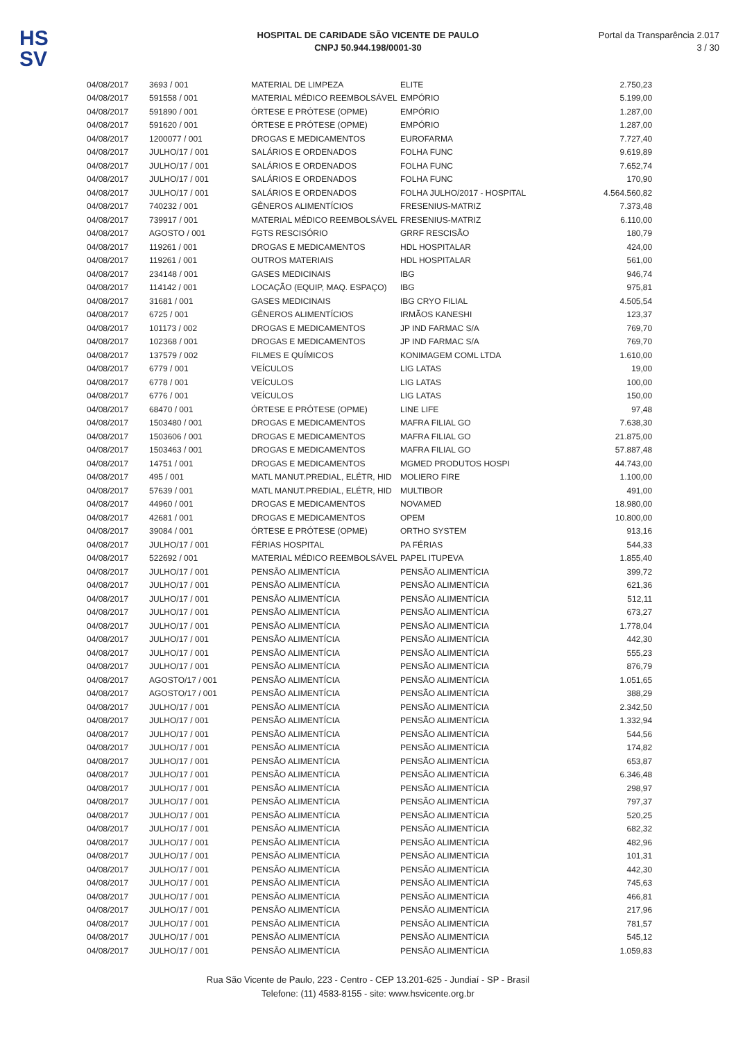HS
SV
HOSPITAL DE CARIDADE SÃO VICENTE DE PAULO
CNPJ 50.944.198/0001-30
Portal da Transparência 2.017
3 / 30
| 04/08/2017 | 3693 / 001 | MATERIAL DE LIMPEZA | ELITE | 2.750,23 |
| 04/08/2017 | 591558 / 001 | MATERIAL MÉDICO REEMBOLSÁVEL | EMPÓRIO | 5.199,00 |
| 04/08/2017 | 591890 / 001 | ÓRTESE E PRÓTESE (OPME) | EMPÓRIO | 1.287,00 |
| 04/08/2017 | 591620 / 001 | ÓRTESE E PRÓTESE (OPME) | EMPÓRIO | 1.287,00 |
| 04/08/2017 | 1200077 / 001 | DROGAS E MEDICAMENTOS | EUROFARMA | 7.727,40 |
| 04/08/2017 | JULHO/17 / 001 | SALÁRIOS E ORDENADOS | FOLHA FUNC | 9.619,89 |
| 04/08/2017 | JULHO/17 / 001 | SALÁRIOS E ORDENADOS | FOLHA FUNC | 7.652,74 |
| 04/08/2017 | JULHO/17 / 001 | SALÁRIOS E ORDENADOS | FOLHA FUNC | 170,90 |
| 04/08/2017 | JULHO/17 / 001 | SALÁRIOS E ORDENADOS | FOLHA JULHO/2017 - HOSPITAL | 4.564.560,82 |
| 04/08/2017 | 740232 / 001 | GÊNEROS ALIMENTÍCIOS | FRESENIUS-MATRIZ | 7.373,48 |
| 04/08/2017 | 739917 / 001 | MATERIAL MÉDICO REEMBOLSÁVEL | FRESENIUS-MATRIZ | 6.110,00 |
| 04/08/2017 | AGOSTO / 001 | FGTS RESCISÓRIO | GRRF RESCISÃO | 180,79 |
| 04/08/2017 | 119261 / 001 | DROGAS E MEDICAMENTOS | HDL HOSPITALAR | 424,00 |
| 04/08/2017 | 119261 / 001 | OUTROS MATERIAIS | HDL HOSPITALAR | 561,00 |
| 04/08/2017 | 234148 / 001 | GASES MEDICINAIS | IBG | 946,74 |
| 04/08/2017 | 114142 / 001 | LOCAÇÃO (EQUIP, MAQ. ESPAÇO) | IBG | 975,81 |
| 04/08/2017 | 31681 / 001 | GASES MEDICINAIS | IBG CRYO FILIAL | 4.505,54 |
| 04/08/2017 | 6725 / 001 | GÊNEROS ALIMENTÍCIOS | IRMÃOS KANESHI | 123,37 |
| 04/08/2017 | 101173 / 002 | DROGAS E MEDICAMENTOS | JP IND FARMAC S/A | 769,70 |
| 04/08/2017 | 102368 / 001 | DROGAS E MEDICAMENTOS | JP IND FARMAC S/A | 769,70 |
| 04/08/2017 | 137579 / 002 | FILMES E QUÍMICOS | KONIMAGEM COML LTDA | 1.610,00 |
| 04/08/2017 | 6779 / 001 | VEÍCULOS | LIG LATAS | 19,00 |
| 04/08/2017 | 6778 / 001 | VEÍCULOS | LIG LATAS | 100,00 |
| 04/08/2017 | 6776 / 001 | VEÍCULOS | LIG LATAS | 150,00 |
| 04/08/2017 | 68470 / 001 | ÓRTESE E PRÓTESE (OPME) | LINE LIFE | 97,48 |
| 04/08/2017 | 1503480 / 001 | DROGAS E MEDICAMENTOS | MAFRA FILIAL GO | 7.638,30 |
| 04/08/2017 | 1503606 / 001 | DROGAS E MEDICAMENTOS | MAFRA FILIAL GO | 21.875,00 |
| 04/08/2017 | 1503463 / 001 | DROGAS E MEDICAMENTOS | MAFRA FILIAL GO | 57.887,48 |
| 04/08/2017 | 14751 / 001 | DROGAS E MEDICAMENTOS | MGMED PRODUTOS HOSPI | 44.743,00 |
| 04/08/2017 | 495 / 001 | MATL MANUT.PREDIAL, ELÉTR, HID | MOLIERO FIRE | 1.100,00 |
| 04/08/2017 | 57639 / 001 | MATL MANUT.PREDIAL, ELÉTR, HID | MULTIBOR | 491,00 |
| 04/08/2017 | 44960 / 001 | DROGAS E MEDICAMENTOS | NOVAMED | 18.980,00 |
| 04/08/2017 | 42681 / 001 | DROGAS E MEDICAMENTOS | OPEM | 10.800,00 |
| 04/08/2017 | 39084 / 001 | ÓRTESE E PRÓTESE (OPME) | ORTHO SYSTEM | 913,16 |
| 04/08/2017 | JULHO/17 / 001 | FÉRIAS HOSPITAL | PA FÉRIAS | 544,33 |
| 04/08/2017 | 522692 / 001 | MATERIAL MÉDICO REEMBOLSÁVEL | PAPEL ITUPEVA | 1.855,40 |
| 04/08/2017 | JULHO/17 / 001 | PENSÃO ALIMENTÍCIA | PENSÃO ALIMENTÍCIA | 399,72 |
| 04/08/2017 | JULHO/17 / 001 | PENSÃO ALIMENTÍCIA | PENSÃO ALIMENTÍCIA | 621,36 |
| 04/08/2017 | JULHO/17 / 001 | PENSÃO ALIMENTÍCIA | PENSÃO ALIMENTÍCIA | 512,11 |
| 04/08/2017 | JULHO/17 / 001 | PENSÃO ALIMENTÍCIA | PENSÃO ALIMENTÍCIA | 673,27 |
| 04/08/2017 | JULHO/17 / 001 | PENSÃO ALIMENTÍCIA | PENSÃO ALIMENTÍCIA | 1.778,04 |
| 04/08/2017 | JULHO/17 / 001 | PENSÃO ALIMENTÍCIA | PENSÃO ALIMENTÍCIA | 442,30 |
| 04/08/2017 | JULHO/17 / 001 | PENSÃO ALIMENTÍCIA | PENSÃO ALIMENTÍCIA | 555,23 |
| 04/08/2017 | JULHO/17 / 001 | PENSÃO ALIMENTÍCIA | PENSÃO ALIMENTÍCIA | 876,79 |
| 04/08/2017 | AGOSTO/17 / 001 | PENSÃO ALIMENTÍCIA | PENSÃO ALIMENTÍCIA | 1.051,65 |
| 04/08/2017 | AGOSTO/17 / 001 | PENSÃO ALIMENTÍCIA | PENSÃO ALIMENTÍCIA | 388,29 |
| 04/08/2017 | JULHO/17 / 001 | PENSÃO ALIMENTÍCIA | PENSÃO ALIMENTÍCIA | 2.342,50 |
| 04/08/2017 | JULHO/17 / 001 | PENSÃO ALIMENTÍCIA | PENSÃO ALIMENTÍCIA | 1.332,94 |
| 04/08/2017 | JULHO/17 / 001 | PENSÃO ALIMENTÍCIA | PENSÃO ALIMENTÍCIA | 544,56 |
| 04/08/2017 | JULHO/17 / 001 | PENSÃO ALIMENTÍCIA | PENSÃO ALIMENTÍCIA | 174,82 |
| 04/08/2017 | JULHO/17 / 001 | PENSÃO ALIMENTÍCIA | PENSÃO ALIMENTÍCIA | 653,87 |
| 04/08/2017 | JULHO/17 / 001 | PENSÃO ALIMENTÍCIA | PENSÃO ALIMENTÍCIA | 6.346,48 |
| 04/08/2017 | JULHO/17 / 001 | PENSÃO ALIMENTÍCIA | PENSÃO ALIMENTÍCIA | 298,97 |
| 04/08/2017 | JULHO/17 / 001 | PENSÃO ALIMENTÍCIA | PENSÃO ALIMENTÍCIA | 797,37 |
| 04/08/2017 | JULHO/17 / 001 | PENSÃO ALIMENTÍCIA | PENSÃO ALIMENTÍCIA | 520,25 |
| 04/08/2017 | JULHO/17 / 001 | PENSÃO ALIMENTÍCIA | PENSÃO ALIMENTÍCIA | 682,32 |
| 04/08/2017 | JULHO/17 / 001 | PENSÃO ALIMENTÍCIA | PENSÃO ALIMENTÍCIA | 482,96 |
| 04/08/2017 | JULHO/17 / 001 | PENSÃO ALIMENTÍCIA | PENSÃO ALIMENTÍCIA | 101,31 |
| 04/08/2017 | JULHO/17 / 001 | PENSÃO ALIMENTÍCIA | PENSÃO ALIMENTÍCIA | 442,30 |
| 04/08/2017 | JULHO/17 / 001 | PENSÃO ALIMENTÍCIA | PENSÃO ALIMENTÍCIA | 745,63 |
| 04/08/2017 | JULHO/17 / 001 | PENSÃO ALIMENTÍCIA | PENSÃO ALIMENTÍCIA | 466,81 |
| 04/08/2017 | JULHO/17 / 001 | PENSÃO ALIMENTÍCIA | PENSÃO ALIMENTÍCIA | 217,96 |
| 04/08/2017 | JULHO/17 / 001 | PENSÃO ALIMENTÍCIA | PENSÃO ALIMENTÍCIA | 781,57 |
| 04/08/2017 | JULHO/17 / 001 | PENSÃO ALIMENTÍCIA | PENSÃO ALIMENTÍCIA | 545,12 |
| 04/08/2017 | JULHO/17 / 001 | PENSÃO ALIMENTÍCIA | PENSÃO ALIMENTÍCIA | 1.059,83 |
Rua São Vicente de Paulo, 223 - Centro - CEP 13.201-625 - Jundiaí - SP - Brasil
Telefone: (11) 4583-8155 - site: www.hsvicente.org.br